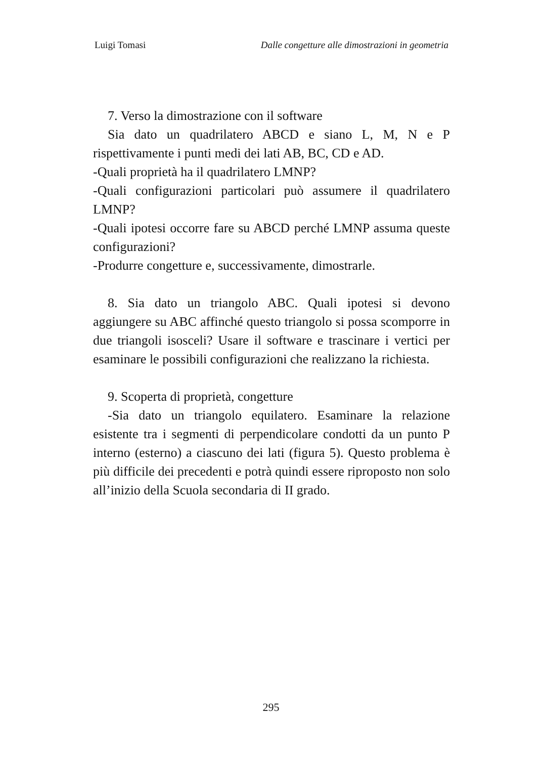Luigi Tomasi Dalle congetture alle dimostrazioni in geometria
7. Verso la dimostrazione con il software
Sia dato un quadrilatero ABCD e siano L, M, N e P rispettivamente i punti medi dei lati AB, BC, CD e AD.
-Quali proprietà ha il quadrilatero LMNP?
-Quali configurazioni particolari può assumere il quadrilatero LMNP?
-Quali ipotesi occorre fare su ABCD perché LMNP assuma queste configurazioni?
-Produrre congetture e, successivamente, dimostrarle.
8. Sia dato un triangolo ABC. Quali ipotesi si devono aggiungere su ABC affinché questo triangolo si possa scomporre in due triangoli isosceli? Usare il software e trascinare i vertici per esaminare le possibili configurazioni che realizzano la richiesta.
9. Scoperta di proprietà, congetture
-Sia dato un triangolo equilatero. Esaminare la relazione esistente tra i segmenti di perpendicolare condotti da un punto P interno (esterno) a ciascuno dei lati (figura 5). Questo problema è più difficile dei precedenti e potrà quindi essere riproposto non solo all’inizio della Scuola secondaria di II grado.
295